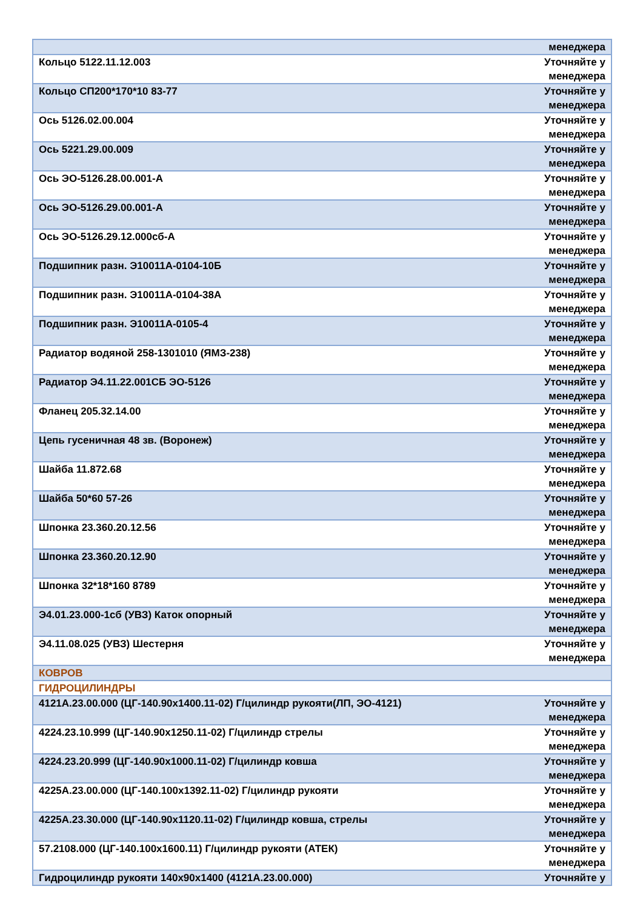| | менеджера |
| Кольцо 5122.11.12.003 | Уточняйте у менеджера |
| Кольцо СП200*170*10 83-77 | Уточняйте у менеджера |
| Ось 5126.02.00.004 | Уточняйте у менеджера |
| Ось 5221.29.00.009 | Уточняйте у менеджера |
| Ось ЭО-5126.28.00.001-А | Уточняйте у менеджера |
| Ось ЭО-5126.29.00.001-А | Уточняйте у менеджера |
| Ось ЭО-5126.29.12.000сб-А | Уточняйте у менеджера |
| Подшипник разн. Э10011А-0104-10Б | Уточняйте у менеджера |
| Подшипник разн. Э10011А-0104-38А | Уточняйте у менеджера |
| Подшипник разн. Э10011А-0105-4 | Уточняйте у менеджера |
| Радиатор водяной 258-1301010 (ЯМЗ-238) | Уточняйте у менеджера |
| Радиатор Э4.11.22.001СБ ЭО-5126 | Уточняйте у менеджера |
| Фланец 205.32.14.00 | Уточняйте у менеджера |
| Цепь гусеничная 48 зв. (Воронеж) | Уточняйте у менеджера |
| Шайба 11.872.68 | Уточняйте у менеджера |
| Шайба 50*60 57-26 | Уточняйте у менеджера |
| Шпонка 23.360.20.12.56 | Уточняйте у менеджера |
| Шпонка 23.360.20.12.90 | Уточняйте у менеджера |
| Шпонка 32*18*160 8789 | Уточняйте у менеджера |
| Э4.01.23.000-1сб (УВЗ) Каток опорный | Уточняйте у менеджера |
| Э4.11.08.025 (УВЗ) Шестерня | Уточняйте у менеджера |
| КОВРОВ | |
| ГИДРОЦИЛИНДРЫ | |
| 4121А.23.00.000 (ЦГ-140.90х1400.11-02) Г/цилиндр рукояти(ЛП, ЭО-4121) | Уточняйте у менеджера |
| 4224.23.10.999 (ЦГ-140.90х1250.11-02) Г/цилиндр стрелы | Уточняйте у менеджера |
| 4224.23.20.999 (ЦГ-140.90х1000.11-02) Г/цилиндр ковша | Уточняйте у менеджера |
| 4225А.23.00.000 (ЦГ-140.100х1392.11-02) Г/цилиндр рукояти | Уточняйте у менеджера |
| 4225А.23.30.000 (ЦГ-140.90х1120.11-02) Г/цилиндр ковша, стрелы | Уточняйте у менеджера |
| 57.2108.000 (ЦГ-140.100х1600.11) Г/цилиндр рукояти (АТЕК) | Уточняйте у менеджера |
| Гидроцилиндр рукояти 140х90х1400 (4121А.23.00.000) | Уточняйте у |